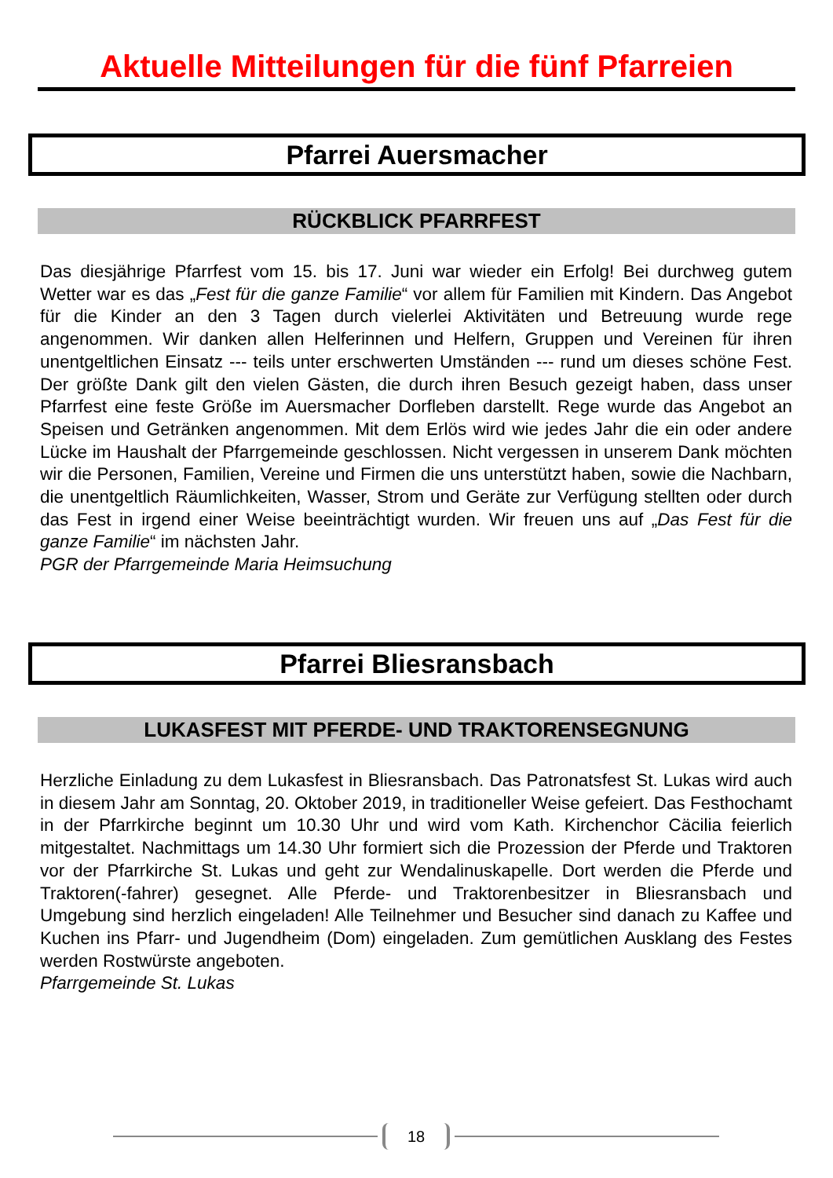Aktuelle Mitteilungen für die fünf Pfarreien
Pfarrei Auersmacher
RÜCKBLICK PFARRFEST
Das diesjährige Pfarrfest vom 15. bis 17. Juni war wieder ein Erfolg! Bei durchweg gutem Wetter war es das „Fest für die ganze Familie“ vor allem für Familien mit Kindern. Das Angebot für die Kinder an den 3 Tagen durch vielerlei Aktivitäten und Betreuung wurde rege angenommen. Wir danken allen Helferinnen und Helfern, Gruppen und Vereinen für ihren unentgeltlichen Einsatz --- teils unter erschwerten Umständen --- rund um dieses schöne Fest. Der größte Dank gilt den vielen Gästen, die durch ihren Besuch gezeigt haben, dass unser Pfarrfest eine feste Größe im Auersmacher Dorfleben darstellt. Rege wurde das Angebot an Speisen und Getränken angenommen. Mit dem Erlös wird wie jedes Jahr die ein oder andere Lücke im Haushalt der Pfarrgemeinde geschlossen. Nicht vergessen in unserem Dank möchten wir die Personen, Familien, Vereine und Firmen die uns unterstützt haben, sowie die Nachbarn, die unentgeltlich Räumlichkeiten, Wasser, Strom und Geräte zur Verfügung stellten oder durch das Fest in irgend einer Weise beeinträchtigt wurden. Wir freuen uns auf „Das Fest für die ganze Familie“ im nächsten Jahr.
PGR der Pfarrgemeinde Maria Heimsuchung
Pfarrei Bliesransbach
LUKASFEST MIT PFERDE- UND TRAKTORENSEGNUNG
Herzliche Einladung zu dem Lukasfest in Bliesransbach. Das Patronatsfest St. Lukas wird auch in diesem Jahr am Sonntag, 20. Oktober 2019, in traditioneller Weise gefeiert. Das Festhochamt in der Pfarrkirche beginnt um 10.30 Uhr und wird vom Kath. Kirchenchor Cäcilia feierlich mitgestaltet. Nachmittags um 14.30 Uhr formiert sich die Prozession der Pferde und Traktoren vor der Pfarrkirche St. Lukas und geht zur Wendalinuskapelle. Dort werden die Pferde und Traktoren(-fahrer) gesegnet. Alle Pferde- und Traktorenbesitzer in Bliesransbach und Umgebung sind herzlich eingeladen! Alle Teilnehmer und Besucher sind danach zu Kaffee und Kuchen ins Pfarr- und Jugendheim (Dom) eingeladen. Zum gemütlichen Ausklang des Festes werden Rostwürste angeboten.
Pfarrgemeinde St. Lukas
18